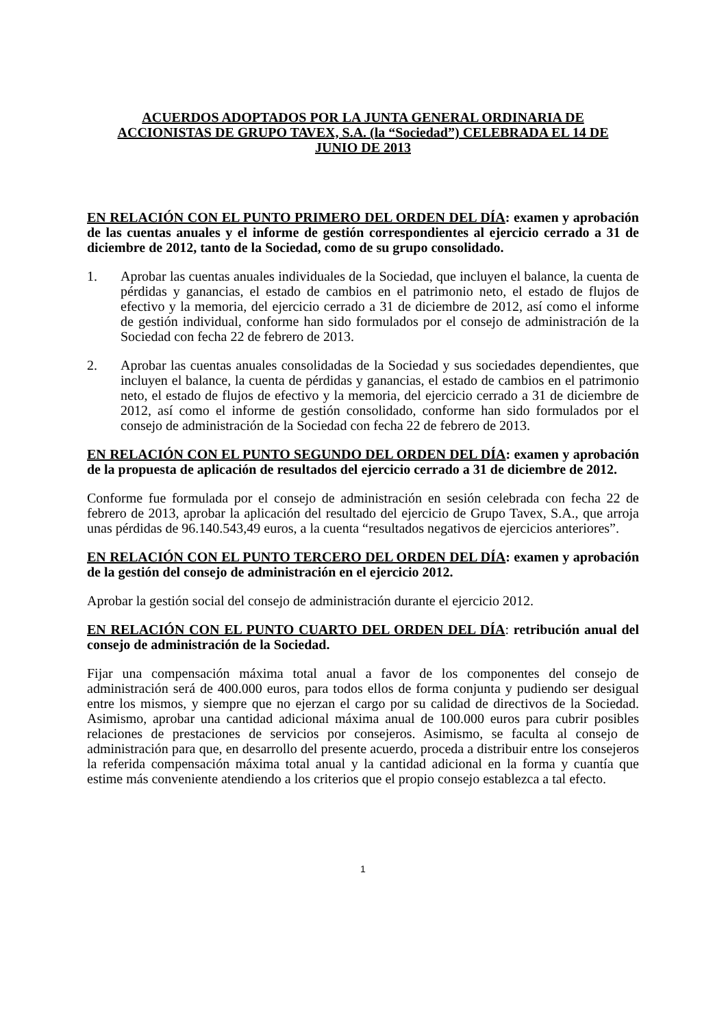ACUERDOS ADOPTADOS POR LA JUNTA GENERAL ORDINARIA DE ACCIONISTAS DE GRUPO TAVEX, S.A. (la “Sociedad”) CELEBRADA EL 14 DE JUNIO DE 2013
EN RELACIÓN CON EL PUNTO PRIMERO DEL ORDEN DEL DÍA: examen y aprobación de las cuentas anuales y el informe de gestión correspondientes al ejercicio cerrado a 31 de diciembre de 2012, tanto de la Sociedad, como de su grupo consolidado.
1. Aprobar las cuentas anuales individuales de la Sociedad, que incluyen el balance, la cuenta de pérdidas y ganancias, el estado de cambios en el patrimonio neto, el estado de flujos de efectivo y la memoria, del ejercicio cerrado a 31 de diciembre de 2012, así como el informe de gestión individual, conforme han sido formulados por el consejo de administración de la Sociedad con fecha 22 de febrero de 2013.
2. Aprobar las cuentas anuales consolidadas de la Sociedad y sus sociedades dependientes, que incluyen el balance, la cuenta de pérdidas y ganancias, el estado de cambios en el patrimonio neto, el estado de flujos de efectivo y la memoria, del ejercicio cerrado a 31 de diciembre de 2012, así como el informe de gestión consolidado, conforme han sido formulados por el consejo de administración de la Sociedad con fecha 22 de febrero de 2013.
EN RELACIÓN CON EL PUNTO SEGUNDO DEL ORDEN DEL DÍA: examen y aprobación de la propuesta de aplicación de resultados del ejercicio cerrado a 31 de diciembre de 2012.
Conforme fue formulada por el consejo de administración en sesión celebrada con fecha 22 de febrero de 2013, aprobar la aplicación del resultado del ejercicio de Grupo Tavex, S.A., que arroja unas pérdidas de 96.140.543,49 euros, a la cuenta “resultados negativos de ejercicios anteriores”.
EN RELACIÓN CON EL PUNTO TERCERO DEL ORDEN DEL DÍA: examen y aprobación de la gestión del consejo de administración en el ejercicio 2012.
Aprobar la gestión social del consejo de administración durante el ejercicio 2012.
EN RELACIÓN CON EL PUNTO CUARTO DEL ORDEN DEL DÍA: retribución anual del consejo de administración de la Sociedad.
Fijar una compensación máxima total anual a favor de los componentes del consejo de administración será de 400.000 euros, para todos ellos de forma conjunta y pudiendo ser desigual entre los mismos, y siempre que no ejerzan el cargo por su calidad de directivos de la Sociedad. Asimismo, aprobar una cantidad adicional máxima anual de 100.000 euros para cubrir posibles relaciones de prestaciones de servicios por consejeros. Asimismo, se faculta al consejo de administración para que, en desarrollo del presente acuerdo, proceda a distribuir entre los consejeros la referida compensación máxima total anual y la cantidad adicional en la forma y cuantía que estime más conveniente atendiendo a los criterios que el propio consejo establezca a tal efecto.
1